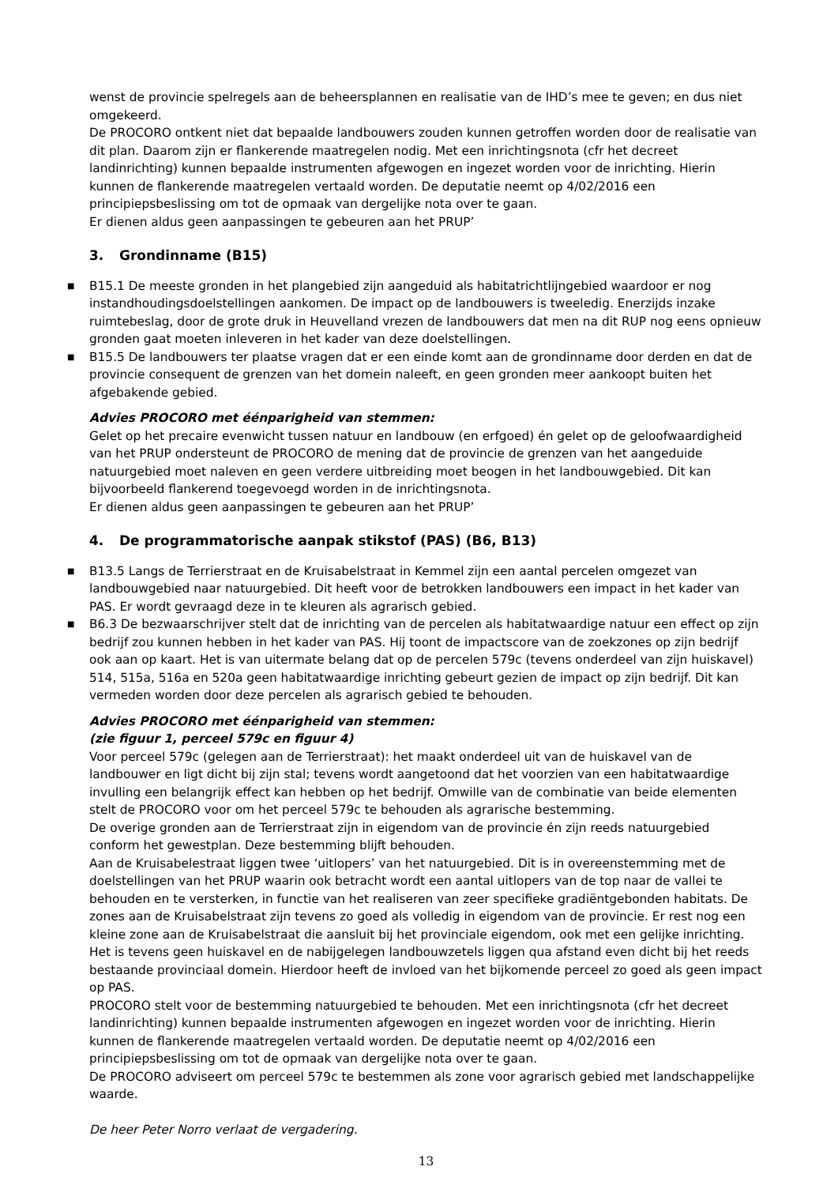wenst de provincie spelregels aan de beheersplannen en realisatie van de IHD’s mee te geven; en dus niet omgekeerd.
De PROCORO ontkent niet dat bepaalde landbouwers zouden kunnen getroffen worden door de realisatie van dit plan. Daarom zijn er flankerende maatregelen nodig. Met een inrichtingsnota (cfr het decreet landinrichting) kunnen bepaalde instrumenten afgewogen en ingezet worden voor de inrichting. Hierin kunnen de flankerende maatregelen vertaald worden. De deputatie neemt op 4/02/2016 een principiepsbeslissing om tot de opmaak van dergelijke nota over te gaan.
Er dienen aldus geen aanpassingen te gebeuren aan het PRUP’
3. Grondinname (B15)
■ B15.1 De meeste gronden in het plangebied zijn aangeduid als habitatrichtlijngebied waardoor er nog instandhoudingsdoelstellingen aankomen. De impact op de landbouwers is tweeledig. Enerzijds inzake ruimtebeslag, door de grote druk in Heuvelland vrezen de landbouwers dat men na dit RUP nog eens opnieuw gronden gaat moeten inleveren in het kader van deze doelstellingen.
■ B15.5 De landbouwers ter plaatse vragen dat er een einde komt aan de grondinname door derden en dat de provincie consequent de grenzen van het domein naleeft, en geen gronden meer aankoopt buiten het afgebakende gebied.
Advies PROCORO met éénparigheid van stemmen:
Gelet op het precaire evenwicht tussen natuur en landbouw (en erfgoed) én gelet op de geloofwaardigheid van het PRUP ondersteunt de PROCORO de mening dat de provincie de grenzen van het aangeduide natuurgebied moet naleven en geen verdere uitbreiding moet beogen in het landbouwgebied. Dit kan bijvoorbeeld flankerend toegevoegd worden in de inrichtingsnota.
Er dienen aldus geen aanpassingen te gebeuren aan het PRUP’
4. De programmatorische aanpak stikstof (PAS) (B6, B13)
■ B13.5 Langs de Terrierstraat en de Kruisabelstraat in Kemmel zijn een aantal percelen omgezet van landbouwgebied naar natuurgebied. Dit heeft voor de betrokken landbouwers een impact in het kader van PAS. Er wordt gevraagd deze in te kleuren als agrarisch gebied.
■ B6.3 De bezwaarschrijver stelt dat de inrichting van de percelen als habitatwaardige natuur een effect op zijn bedrijf zou kunnen hebben in het kader van PAS. Hij toont de impactscore van de zoekzones op zijn bedrijf ook aan op kaart. Het is van uitermate belang dat op de percelen 579c (tevens onderdeel van zijn huiskavel) 514, 515a, 516a en 520a geen habitatwaardige inrichting gebeurt gezien de impact op zijn bedrijf. Dit kan vermeden worden door deze percelen als agrarisch gebied te behouden.
Advies PROCORO met éénparigheid van stemmen:
(zie figuur 1, perceel 579c en figuur 4)
Voor perceel 579c (gelegen aan de Terrierstraat): het maakt onderdeel uit van de huiskavel van de landbouwer en ligt dicht bij zijn stal; tevens wordt aangetoond dat het voorzien van een habitatwaardige invulling een belangrijk effect kan hebben op het bedrijf. Omwille van de combinatie van beide elementen stelt de PROCORO voor om het perceel 579c te behouden als agrarische bestemming.
De overige gronden aan de Terrierstraat zijn in eigendom van de provincie én zijn reeds natuurgebied conform het gewestplan. Deze bestemming blijft behouden.
Aan de Kruisabelestraat liggen twee ‘uitlopers’ van het natuurgebied. Dit is in overeenstemming met de doelstellingen van het PRUP waarin ook betracht wordt een aantal uitlopers van de top naar de vallei te behouden en te versterken, in functie van het realiseren van zeer specifieke gradiëntgebonden habitats. De zones aan de Kruisabelstraat zijn tevens zo goed als volledig in eigendom van de provincie. Er rest nog een kleine zone aan de Kruisabelstraat die aansluit bij het provinciale eigendom, ook met een gelijke inrichting. Het is tevens geen huiskavel en de nabijgelegen landbouwzetels liggen qua afstand even dicht bij het reeds bestaande provinciaal domein. Hierdoor heeft de invloed van het bijkomende perceel zo goed als geen impact op PAS.
PROCORO stelt voor de bestemming natuurgebied te behouden. Met een inrichtingsnota (cfr het decreet landinrichting) kunnen bepaalde instrumenten afgewogen en ingezet worden voor de inrichting. Hierin kunnen de flankerende maatregelen vertaald worden. De deputatie neemt op 4/02/2016 een principiepsbeslissing om tot de opmaak van dergelijke nota over te gaan.
De PROCORO adviseert om perceel 579c te bestemmen als zone voor agrarisch gebied met landschappelijke waarde.
De heer Peter Norro verlaat de vergadering.
13